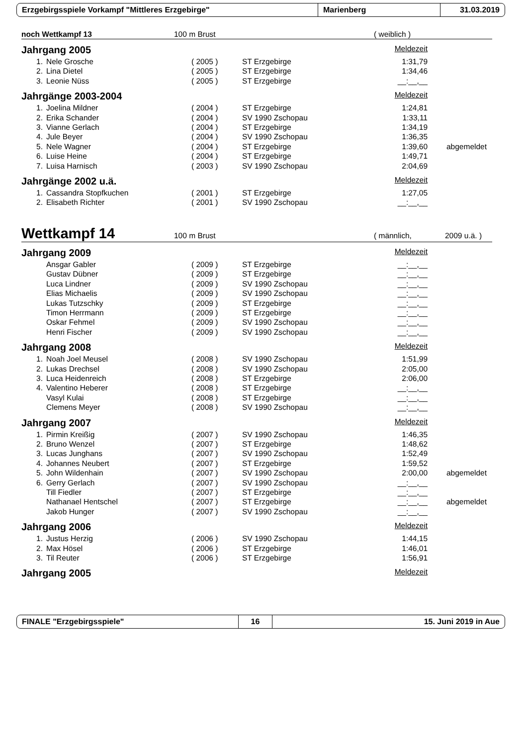Erzgebirgsspiele Vorkampf "Mittleres Erzgebirge" Marienberg 31.03.2019
noch Wettkampf 13 100 m Brust ( weiblich )
Jahrgang 2005 Meldezeit
| 1. | Nele Grosche | ( 2005 ) | ST Erzgebirge | 1:31,79 |
| 2. | Lina Dietel | ( 2005 ) | ST Erzgebirge | 1:34,46 |
| 3. | Leonie Nüss | ( 2005 ) | ST Erzgebirge | __:__,__ |
Jahrgänge 2003-2004 Meldezeit
| 1. | Joelina Mildner | ( 2004 ) | ST Erzgebirge | 1:24,81 | |
| 2. | Erika Schander | ( 2004 ) | SV 1990 Zschopau | 1:33,11 | |
| 3. | Vianne Gerlach | ( 2004 ) | ST Erzgebirge | 1:34,19 | |
| 4. | Jule Beyer | ( 2004 ) | SV 1990 Zschopau | 1:36,35 | |
| 5. | Nele Wagner | ( 2004 ) | ST Erzgebirge | 1:39,60 | abgemeldet |
| 6. | Luise Heine | ( 2004 ) | ST Erzgebirge | 1:49,71 | |
| 7. | Luisa Harnisch | ( 2003 ) | SV 1990 Zschopau | 2:04,69 | |
Jahrgänge 2002 u.ä. Meldezeit
| 1. | Cassandra Stopfkuchen | ( 2001 ) | ST Erzgebirge | 1:27,05 |
| 2. | Elisabeth Richter | ( 2001 ) | SV 1990 Zschopau | __:__,__ |
Wettkampf 14 100 m Brust ( männlich, 2009 u.ä. )
Jahrgang 2009 Meldezeit
| | Ansgar Gabler | ( 2009 ) | ST Erzgebirge | __:__,__ |
| | Gustav Dübner | ( 2009 ) | ST Erzgebirge | __:__,__ |
| | Luca Lindner | ( 2009 ) | SV 1990 Zschopau | __:__,__ |
| | Elias Michaelis | ( 2009 ) | SV 1990 Zschopau | __:__,__ |
| | Lukas Tutzschky | ( 2009 ) | ST Erzgebirge | __:__,__ |
| | Timon Herrmann | ( 2009 ) | ST Erzgebirge | __:__,__ |
| | Oskar Fehmel | ( 2009 ) | SV 1990 Zschopau | __:__,__ |
| | Henri Fischer | ( 2009 ) | SV 1990 Zschopau | __:__,__ |
Jahrgang 2008 Meldezeit
| 1. | Noah Joel Meusel | ( 2008 ) | SV 1990 Zschopau | 1:51,99 |
| 2. | Lukas Drechsel | ( 2008 ) | SV 1990 Zschopau | 2:05,00 |
| 3. | Luca Heidenreich | ( 2008 ) | ST Erzgebirge | 2:06,00 |
| 4. | Valentino Heberer | ( 2008 ) | ST Erzgebirge | __:__,__ |
| | Vasyl Kulai | ( 2008 ) | ST Erzgebirge | __:__,__ |
| | Clemens Meyer | ( 2008 ) | SV 1990 Zschopau | __:__,__ |
Jahrgang 2007 Meldezeit
| 1. | Pirmin Kreißig | ( 2007 ) | SV 1990 Zschopau | 1:46,35 | |
| 2. | Bruno Wenzel | ( 2007 ) | ST Erzgebirge | 1:48,62 | |
| 3. | Lucas Junghans | ( 2007 ) | SV 1990 Zschopau | 1:52,49 | |
| 4. | Johannes Neubert | ( 2007 ) | ST Erzgebirge | 1:59,52 | |
| 5. | John Wildenhain | ( 2007 ) | SV 1990 Zschopau | 2:00,00 | abgemeldet |
| 6. | Gerry Gerlach | ( 2007 ) | SV 1990 Zschopau | __:__,__ | |
| | Till Fiedler | ( 2007 ) | ST Erzgebirge | __:__,__ | |
| | Nathanael Hentschel | ( 2007 ) | ST Erzgebirge | __:__,__ | abgemeldet |
| | Jakob Hunger | ( 2007 ) | SV 1990 Zschopau | __:__,__ | |
Jahrgang 2006 Meldezeit
| 1. | Justus Herzig | ( 2006 ) | SV 1990 Zschopau | 1:44,15 |
| 2. | Max Hösel | ( 2006 ) | ST Erzgebirge | 1:46,01 |
| 3. | Til Reuter | ( 2006 ) | ST Erzgebirge | 1:56,91 |
Jahrgang 2005 Meldezeit
FINALE "Erzgebirgsspiele" 16 15. Juni 2019 in Aue